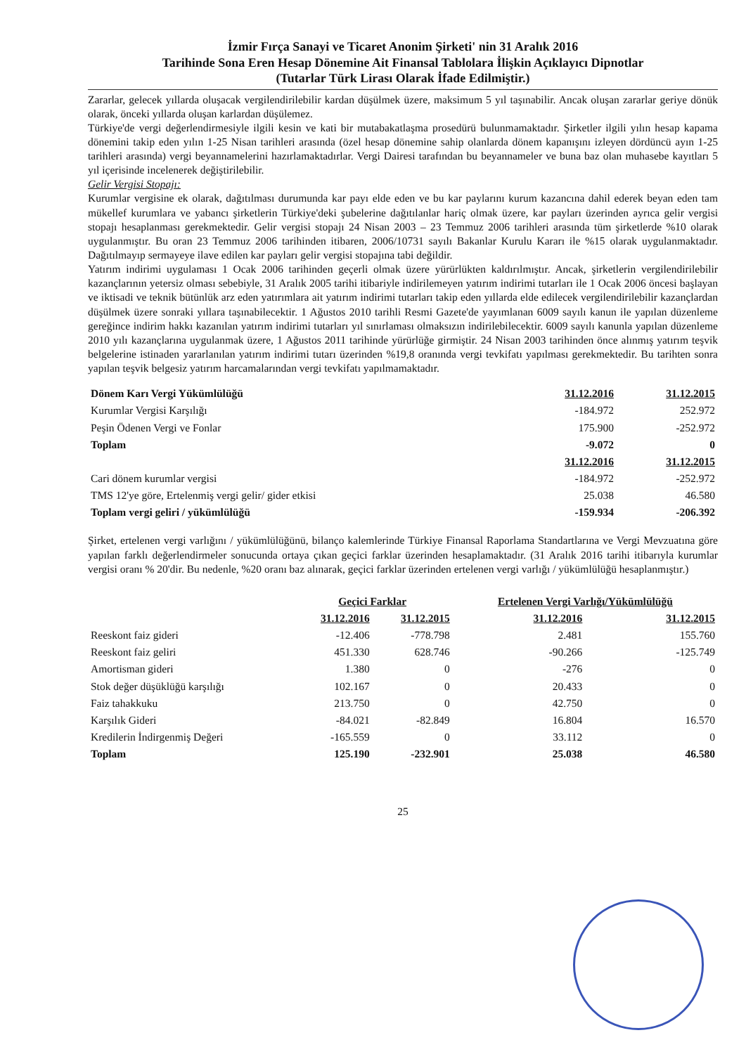İzmir Fırça Sanayi ve Ticaret Anonim Şirketi' nin 31 Aralık 2016
Tarihinde Sona Eren Hesap Dönemine Ait Finansal Tablolara İlişkin Açıklayıcı Dipnotlar
(Tutarlar Türk Lirası Olarak İfade Edilmiştir.)
Zararlar, gelecek yıllarda oluşacak vergilendirilebilir kardan düşülmek üzere, maksimum 5 yıl taşınabilir. Ancak oluşan zararlar geriye dönük olarak, önceki yıllarda oluşan karlardan düşülemez.
Türkiye'de vergi değerlendirmesiyle ilgili kesin ve kati bir mutabakatlaşma prosedürü bulunmamaktadır. Şirketler ilgili yılın hesap kapama dönemini takip eden yılın 1-25 Nisan tarihleri arasında (özel hesap dönemine sahip olanlarda dönem kapanışını izleyen dördüncü ayın 1-25 tarihleri arasında) vergi beyannamelerini hazırlamaktadırlar. Vergi Dairesi tarafından bu beyannameler ve buna baz olan muhasebe kayıtları 5 yıl içerisinde incelenerek değiştirilebilir.
Gelir Vergisi Stopajı:
Kurumlar vergisine ek olarak, dağıtılması durumunda kar payı elde eden ve bu kar paylarını kurum kazancına dahil ederek beyan eden tam mükellef kurumlara ve yabancı şirketlerin Türkiye'deki şubelerine dağıtılanlar hariç olmak üzere, kar payları üzerinden ayrıca gelir vergisi stopajı hesaplanması gerekmektedir. Gelir vergisi stopajı 24 Nisan 2003 – 23 Temmuz 2006 tarihleri arasında tüm şirketlerde %10 olarak uygulanmıştır. Bu oran 23 Temmuz 2006 tarihinden itibaren, 2006/10731 sayılı Bakanlar Kurulu Kararı ile %15 olarak uygulanmaktadır. Dağıtılmayıp sermayeye ilave edilen kar payları gelir vergisi stopajına tabi değildir.
Yatırım indirimi uygulaması 1 Ocak 2006 tarihinden geçerli olmak üzere yürürlükten kaldırılmıştır. Ancak, şirketlerin vergilendirilebilir kazançlarının yetersiz olması sebebiyle, 31 Aralık 2005 tarihi itibariyle indirilemeyen yatırım indirimi tutarları ile 1 Ocak 2006 öncesi başlayan ve iktisadi ve teknik bütünlük arz eden yatırımlara ait yatırım indirimi tutarları takip eden yıllarda elde edilecek vergilendirilebilir kazançlardan düşülmek üzere sonraki yıllara taşınabilecektir. 1 Ağustos 2010 tarihli Resmi Gazete'de yayımlanan 6009 sayılı kanun ile yapılan düzenleme gereğince indirim hakkı kazanılan yatırım indirimi tutarları yıl sınırlaması olmaksızın indirilebilecektir. 6009 sayılı kanunla yapılan düzenleme 2010 yılı kazançlarına uygulanmak üzere, 1 Ağustos 2011 tarihinde yürürlüğe girmiştir. 24 Nisan 2003 tarihinden önce alınmış yatırım teşvik belgelerine istinaden yararlanılan yatırım indirimi tutarı üzerinden %19,8 oranında vergi tevkifatı yapılması gerekmektedir. Bu tarihten sonra yapılan teşvik belgesiz yatırım harcamalarından vergi tevkifatı yapılmamaktadır.
| Dönem Karı Vergi Yükümlülüğü | 31.12.2016 | 31.12.2015 |
| Kurumlar Vergisi Karşılığı | -184.972 | 252.972 |
| Peşin Ödenen Vergi ve Fonlar | 175.900 | -252.972 |
| Toplam | -9.072 | 0 |
| | 31.12.2016 | 31.12.2015 |
| Cari dönem kurumlar vergisi | -184.972 | -252.972 |
| TMS 12'ye göre, Ertelenmiş vergi gelir/ gider etkisi | 25.038 | 46.580 |
| Toplam vergi geliri / yükümlülüğü | -159.934 | -206.392 |
Şirket, ertelenen vergi varlığını / yükümlülüğünü, bilanço kalemlerinde Türkiye Finansal Raporlama Standartlarına ve Vergi Mevzuatına göre yapılan farklı değerlendirmeler sonucunda ortaya çıkan geçici farklar üzerinden hesaplamaktadır. (31 Aralık 2016 tarihi itibarıyla kurumlar vergisi oranı % 20'dir. Bu nedenle, %20 oranı baz alınarak, geçici farklar üzerinden ertelenen vergi varlığı / yükümlülüğü hesaplanmıştır.)
| | Geçici Farklar | | Ertelenen Vergi Varlığı/Yükümlülüğü | |
| | 31.12.2016 | 31.12.2015 | 31.12.2016 | 31.12.2015 |
| Reeskont faiz gideri | -12.406 | -778.798 | 2.481 | 155.760 |
| Reeskont faiz geliri | 451.330 | 628.746 | -90.266 | -125.749 |
| Amortisman gideri | 1.380 | 0 | -276 | 0 |
| Stok değer düşüklüğü karşılığı | 102.167 | 0 | 20.433 | 0 |
| Faiz tahakkuku | 213.750 | 0 | 42.750 | 0 |
| Karşılık Gideri | -84.021 | -82.849 | 16.804 | 16.570 |
| Kredilerin İndirgenmiş Değeri | -165.559 | 0 | 33.112 | 0 |
| Toplam | 125.190 | -232.901 | 25.038 | 46.580 |
25